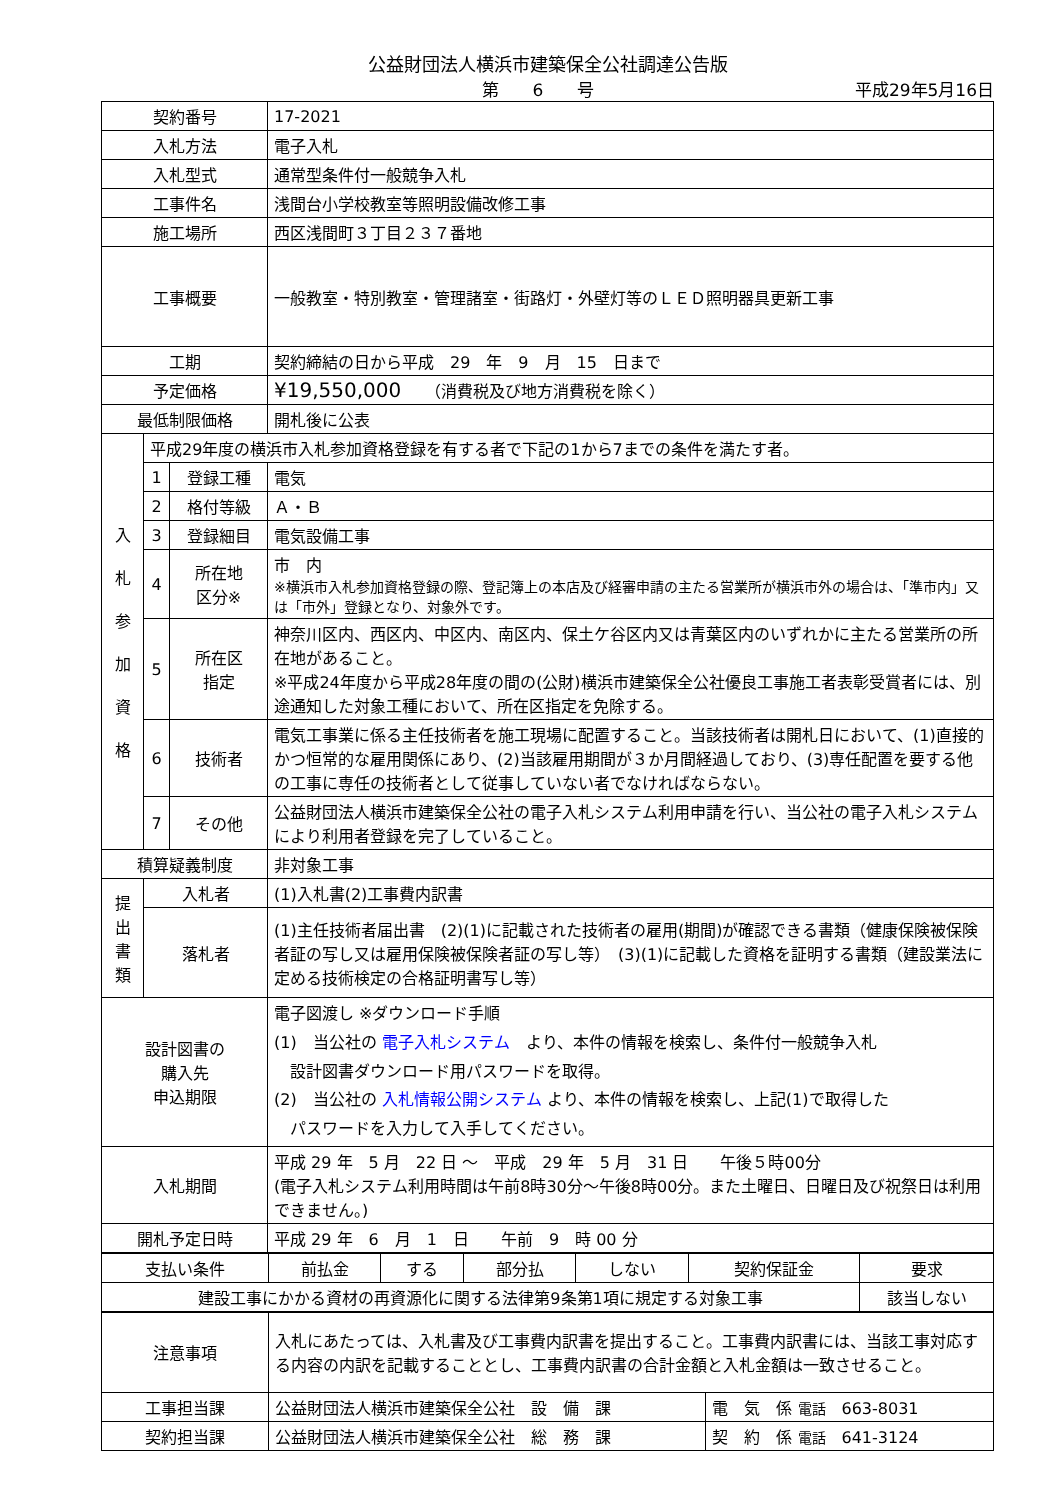公益財団法人横浜市建築保全公社調達公告版
第　　6　　号 平成29年5月16日
| 契約番号 | | | 17-2021 |
| 入札方法 | | | 電子入札 |
| 入札型式 | | | 通常型条件付一般競争入札 |
| 工事件名 | | | 浅間台小学校教室等照明設備改修工事 |
| 施工場所 | | | 西区浅間町３丁目２３７番地 |
| 工事概要 | | | 一般教室・特別教室・管理諸室・街路灯・外壁灯等のＬＥＤ照明器具更新工事 |
| 工期 | | | 契約締結の日から平成 29 年 9 月 15 日まで |
| 予定価格 | | | ¥19,550,000 （消費税及び地方消費税を除く） |
| 最低制限価格 | | | 開札後に公表 |
| 入 札 参 加 資 格 | 平成29年度の横浜市入札参加資格登録を有する者で下記の1から7までの条件を満たす者。 | | |
| | 1 | 登録工種 | 電気 |
| | 2 | 格付等級 | Ａ・Ｂ |
| | 3 | 登録細目 | 電気設備工事 |
| | 4 | 所在地 区分※ | 市 内 ※横浜市入札参加資格登録の際、登記簿上の本店及び経審申請の主たる営業所が横浜市外の場合は、「準市内」又は「市外」登録となり、対象外です。 |
| | 5 | 所在区 指定 | 神奈川区内、西区内、中区内、南区内、保土ケ谷区内又は青葉区内のいずれかに主たる営業所の所在地があること。 ※平成24年度から平成28年度の間の(公財)横浜市建築保全公社優良工事施工者表彰受賞者には、別途通知した対象工種において、所在区指定を免除する。 |
| | 6 | 技術者 | 電気工事業に係る主任技術者を施工現場に配置すること。当該技術者は開札日において、(1)直接的かつ恒常的な雇用関係にあり、(2)当該雇用期間が３か月間経過しており、(3)専任配置を要する他の工事に専任の技術者として従事していない者でなければならない。 |
| | 7 | その他 | 公益財団法人横浜市建築保全公社の電子入札システム利用申請を行い、当公社の電子入札システムにより利用者登録を完了していること。 |
| 積算疑義制度 | | | 非対象工事 |
| 提 出 書 類 | 入札者 | | (1)入札書(2)工事費内訳書 |
| | 落札者 | | (1)主任技術者届出書 (2)(1)に記載された技術者の雇用(期間)が確認できる書類（健康保険被保険者証の写し又は雇用保険被保険者証の写し等） (3)(1)に記載した資格を証明する書類（建設業法に定める技術検定の合格証明書写し等） |
| 設計図書の 購入先 申込期限 | | | 電子図渡し ※ダウンロード手順 (1) 当公社の 電子入札システム より、本件の情報を検索し、条件付一般競争入札 設計図書ダウンロード用パスワードを取得。 (2) 当公社の 入札情報公開システム より、本件の情報を検索し、上記(1)で取得した パスワードを入力して入手してください。 |
| 入札期間 | | | 平成 29 年 5 月 22 日 ～ 平成 29 年 5 月 31 日 午後５時00分 (電子入札システム利用時間は午前8時30分～午後8時00分。また土曜日、日曜日及び祝祭日は利用できません。) |
| 開札予定日時 | | | 平成 29 年 6 月 1 日 午前 9 時 00 分 |
| 支払い条件 | 前払金 | する | 部分払 | しない | 契約保証金 | 要求 |
| 建設工事にかかる資材の再資源化に関する法律第9条第1項に規定する対象工事 | | | | | | 該当しない |
| 注意事項 | 入札にあたっては、入札書及び工事費内訳書を提出すること。工事費内訳書には、当該工事対応する内容の内訳を記載することとし、工事費内訳書の合計金額と入札金額は一致させること。 | |
| 工事担当課 | 公益財団法人横浜市建築保全公社 設 備 課 | 電 気 係 電話 663-8031 |
| 契約担当課 | 公益財団法人横浜市建築保全公社 総 務 課 | 契 約 係 電話 641-3124 |